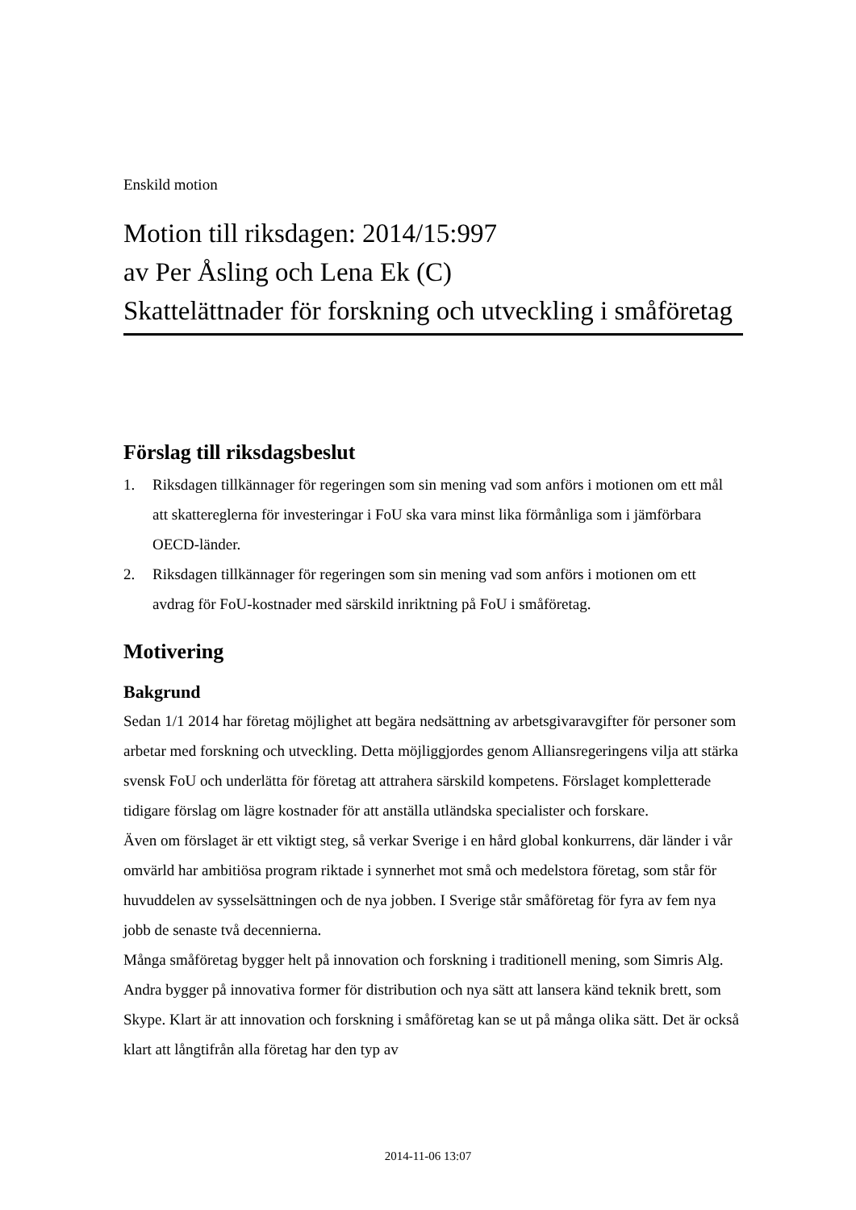Enskild motion
Motion till riksdagen: 2014/15:997
av Per Åsling och Lena Ek (C)
Skattelättnader för forskning och utveckling i småföretag
Förslag till riksdagsbeslut
1. Riksdagen tillkännager för regeringen som sin mening vad som anförs i motionen om ett mål att skattereglerna för investeringar i FoU ska vara minst lika förmånliga som i jämförbara OECD-länder.
2. Riksdagen tillkännager för regeringen som sin mening vad som anförs i motionen om ett avdrag för FoU-kostnader med särskild inriktning på FoU i småföretag.
Motivering
Bakgrund
Sedan 1/1 2014 har företag möjlighet att begära nedsättning av arbetsgivaravgifter för personer som arbetar med forskning och utveckling. Detta möjliggjordes genom Alliansregeringens vilja att stärka svensk FoU och underlätta för företag att attrahera särskild kompetens. Förslaget kompletterade tidigare förslag om lägre kostnader för att anställa utländska specialister och forskare.
Även om förslaget är ett viktigt steg, så verkar Sverige i en hård global konkurrens, där länder i vår omvärld har ambitiösa program riktade i synnerhet mot små och medelstora företag, som står för huvuddelen av sysselsättningen och de nya jobben. I Sverige står småföretag för fyra av fem nya jobb de senaste två decennierna.
Många småföretag bygger helt på innovation och forskning i traditionell mening, som Simris Alg. Andra bygger på innovativa former för distribution och nya sätt att lansera känd teknik brett, som Skype. Klart är att innovation och forskning i småföretag kan se ut på många olika sätt. Det är också klart att långtifrån alla företag har den typ av
2014-11-06 13:07